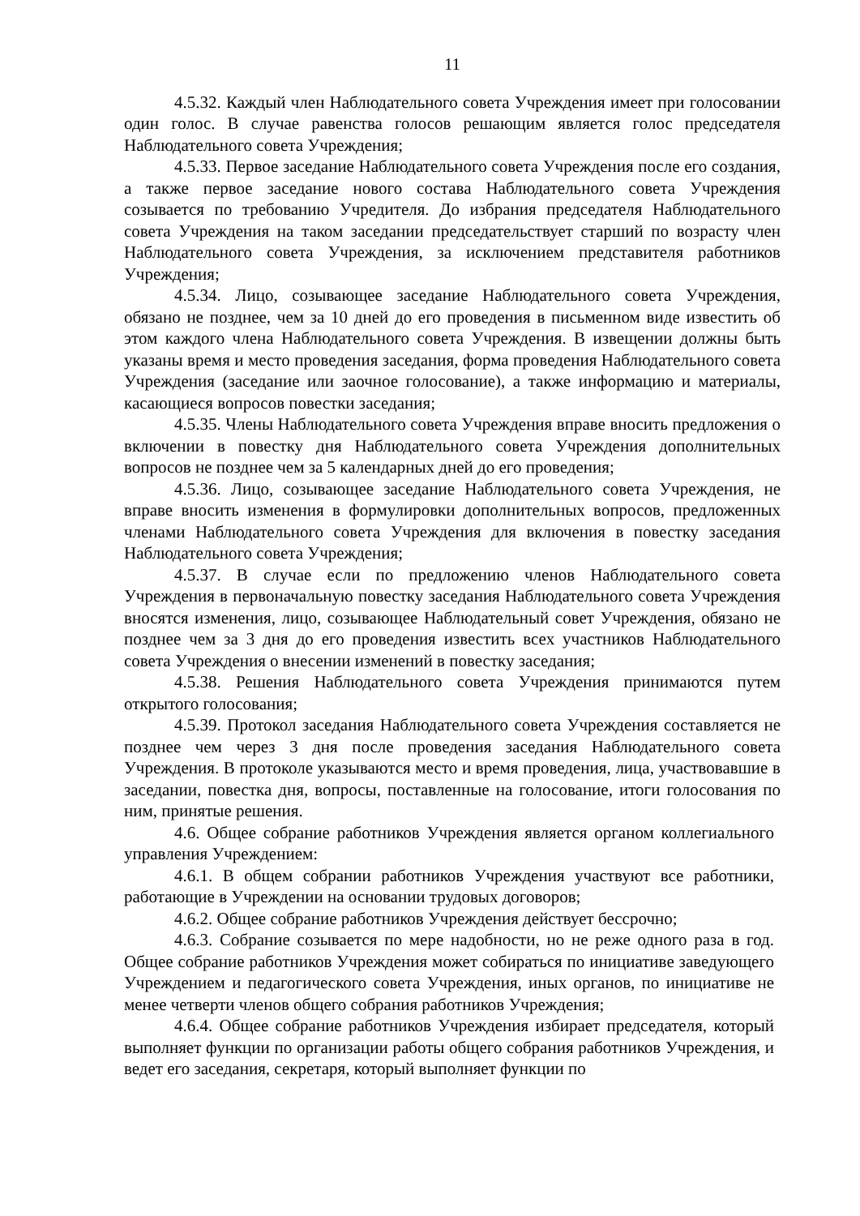11
4.5.32. Каждый член Наблюдательного совета Учреждения имеет при голосовании один голос. В случае равенства голосов решающим является голос председателя Наблюдательного совета Учреждения;
4.5.33. Первое заседание Наблюдательного совета Учреждения после его создания, а также первое заседание нового состава Наблюдательного совета Учреждения созывается по требованию Учредителя. До избрания председателя Наблюдательного совета Учреждения на таком заседании председательствует старший по возрасту член Наблюдательного совета Учреждения, за исключением представителя работников Учреждения;
4.5.34. Лицо, созывающее заседание Наблюдательного совета Учреждения, обязано не позднее, чем за 10 дней до его проведения в письменном виде известить об этом каждого члена Наблюдательного совета Учреждения. В извещении должны быть указаны время и место проведения заседания, форма проведения Наблюдательного совета Учреждения (заседание или заочное голосование), а также информацию и материалы, касающиеся вопросов повестки заседания;
4.5.35. Члены Наблюдательного совета Учреждения вправе вносить предложения о включении в повестку дня Наблюдательного совета Учреждения дополнительных вопросов не позднее чем за 5 календарных дней до его проведения;
4.5.36. Лицо, созывающее заседание Наблюдательного совета Учреждения, не вправе вносить изменения в формулировки дополнительных вопросов, предложенных членами Наблюдательного совета Учреждения для включения в повестку заседания Наблюдательного совета Учреждения;
4.5.37. В случае если по предложению членов Наблюдательного совета Учреждения в первоначальную повестку заседания Наблюдательного совета Учреждения вносятся изменения, лицо, созывающее Наблюдательный совет Учреждения, обязано не позднее чем за 3 дня до его проведения известить всех участников Наблюдательного совета Учреждения о внесении изменений в повестку заседания;
4.5.38. Решения Наблюдательного совета Учреждения принимаются путем открытого голосования;
4.5.39. Протокол заседания Наблюдательного совета Учреждения составляется не позднее чем через 3 дня после проведения заседания Наблюдательного совета Учреждения. В протоколе указываются место и время проведения, лица, участвовавшие в заседании, повестка дня, вопросы, поставленные на голосование, итоги голосования по ним, принятые решения.
4.6. Общее собрание работников Учреждения является органом коллегиального управления Учреждением:
4.6.1. В общем собрании работников Учреждения участвуют все работники, работающие в Учреждении на основании трудовых договоров;
4.6.2. Общее собрание работников Учреждения действует бессрочно;
4.6.3. Собрание созывается по мере надобности, но не реже одного раза в год. Общее собрание работников Учреждения может собираться по инициативе заведующего Учреждением и педагогического совета Учреждения, иных органов, по инициативе не менее четверти членов общего собрания работников Учреждения;
4.6.4. Общее собрание работников Учреждения избирает председателя, который выполняет функции по организации работы общего собрания работников Учреждения, и ведет его заседания, секретаря, который выполняет функции по